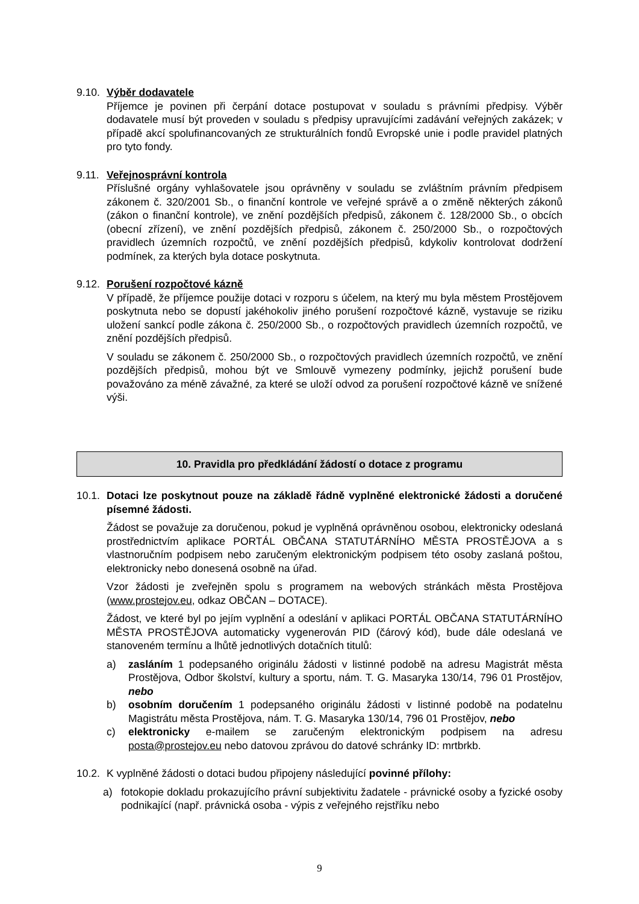9.10.
Výběr dodavatele
Příjemce je povinen při čerpání dotace postupovat v souladu s právními předpisy. Výběr dodavatele musí být proveden v souladu s předpisy upravujícími zadávání veřejných zakázek; v případě akcí spolufinancovaných ze strukturálních fondů Evropské unie i podle pravidel platných pro tyto fondy.
9.11.
Veřejnosprávní kontrola
Příslušné orgány vyhlašovatele jsou oprávněny v souladu se zvláštním právním předpisem zákonem č. 320/2001 Sb., o finanční kontrole ve veřejné správě a o změně některých zákonů (zákon o finanční kontrole), ve znění pozdějších předpisů, zákonem č. 128/2000 Sb., o obcích (obecní zřízení), ve znění pozdějších předpisů, zákonem č. 250/2000 Sb., o rozpočtových pravidlech územních rozpočtů, ve znění pozdějších předpisů, kdykoliv kontrolovat dodržení podmínek, za kterých byla dotace poskytnuta.
9.12.
Porušení rozpočtové kázně
V případě, že příjemce použije dotaci v rozporu s účelem, na který mu byla městem Prostějovem poskytnuta nebo se dopustí jakéhokoliv jiného porušení rozpočtové kázně, vystavuje se riziku uložení sankcí podle zákona č. 250/2000 Sb., o rozpočtových pravidlech územních rozpočtů, ve znění pozdějších předpisů.
V souladu se zákonem č. 250/2000 Sb., o rozpočtových pravidlech územních rozpočtů, ve znění pozdějších předpisů, mohou být ve Smlouvě vymezeny podmínky, jejichž porušení bude považováno za méně závažné, za které se uloží odvod za porušení rozpočtové kázně ve snížené výši.
10. Pravidla pro předkládání žádostí o dotace z programu
10.1.
Dotaci lze poskytnout pouze na základě řádně vyplněné elektronické žádosti a doručené písemné žádosti.
Žádost se považuje za doručenou, pokud je vyplněná oprávněnou osobou, elektronicky odeslaná prostřednictvím aplikace PORTÁL OBČANA STATUTÁRNÍHO MĚSTA PROSTĚJOVA a s vlastnoručním podpisem nebo zaručeným elektronickým podpisem této osoby zaslaná poštou, elektronicky nebo donesená osobně na úřad.
Vzor žádosti je zveřejněn spolu s programem na webových stránkách města Prostějova (www.prostejov.eu, odkaz OBČAN – DOTACE).
Žádost, ve které byl po jejím vyplnění a odeslání v aplikaci PORTÁL OBČANA STATUTÁRNÍHO MĚSTA PROSTĚJOVA automaticky vygenerován PID (čárový kód), bude dále odeslaná ve stanoveném termínu a lhůtě jednotlivých dotačních titulů:
a) zasláním 1 podepsaného originálu žádosti v listinné podobě na adresu Magistrát města Prostějova, Odbor školství, kultury a sportu, nám. T. G. Masaryka 130/14, 796 01 Prostějov, nebo
b) osobním doručením 1 podepsaného originálu žádosti v listinné podobě na podatelnu Magistrátu města Prostějova, nám. T. G. Masaryka 130/14, 796 01 Prostějov, nebo
c) elektronicky e-mailem se zaručeným elektronickým podpisem na adresu posta@prostejov.eu nebo datovou zprávou do datové schránky ID: mrtbrkb.
10.2.
K vyplněné žádosti o dotaci budou připojeny následující povinné přílohy:
a) fotokopie dokladu prokazujícího právní subjektivitu žadatele - právnické osoby a fyzické osoby podnikající (např. právnická osoba - výpis z veřejného rejstříku nebo
9